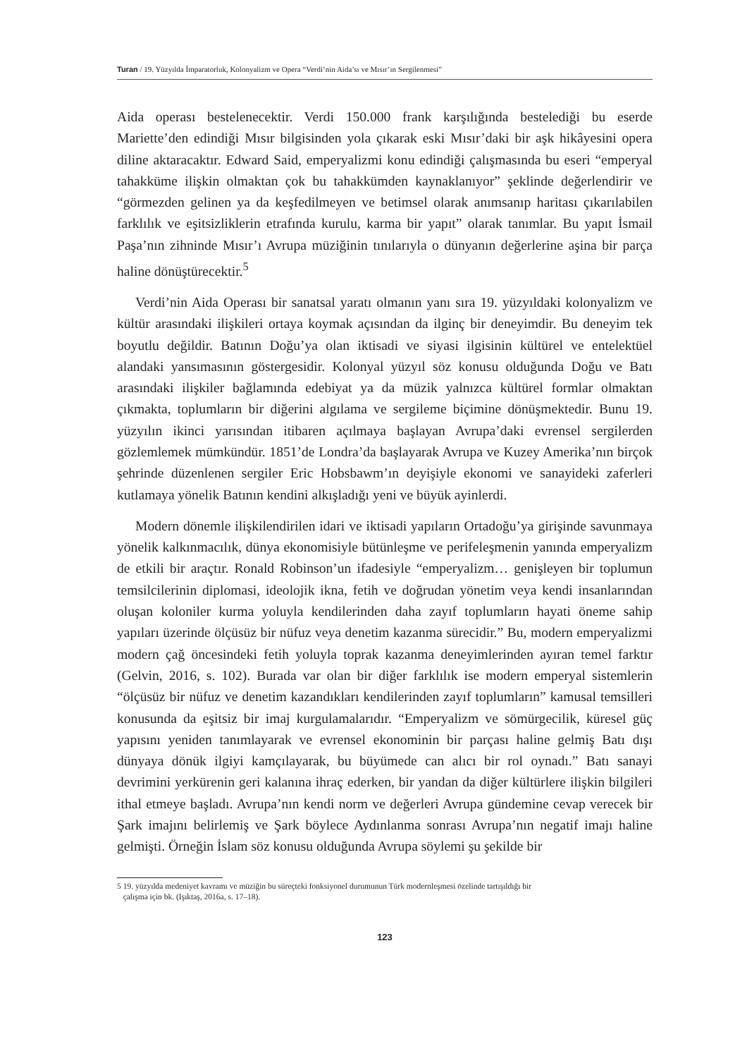Turan / 19. Yüzyılda İmparatorluk, Kolonyalizm ve Opera “Verdi’nin Aida’sı ve Mısır’ın Sergilenmesi”
Aida operası bestelenecektir. Verdi 150.000 frank karşılığında bestelediği bu eserde Mariette’den edindiği Mısır bilgisinden yola çıkarak eski Mısır’daki bir aşk hikâyesini opera diline aktaracaktır. Edward Said, emperyalizmi konu edindiği çalışmasında bu eseri “emperyal tahakküme ilişkin olmaktan çok bu tahakkümden kaynaklanıyor” şeklinde değerlendirir ve “görmezden gelinen ya da keşfedilmeyen ve betimsel olarak anımsanıp haritası çıkarılabilen farklılık ve eşitsizliklerin etrafında kurulu, karma bir yapıt” olarak tanımlar. Bu yapıt İsmail Paşa’nın zihninde Mısır’ı Avrupa müziğinin tınılarıyla o dünyanın değerlerine aşina bir parça haline dönüştürecektir.<sup>5</sup>
Verdi’nin Aida Operası bir sanatsal yaratı olmanın yanı sıra 19. yüzyıldaki kolonyalizm ve kültür arasındaki ilişkileri ortaya koymak açısından da ilginç bir deneyimdir. Bu deneyim tek boyutlu değildir. Batının Doğu’ya olan iktisadi ve siyasi ilgisinin kültürel ve entelektüel alandaki yansımasının göstergesidir. Kolonyal yüzyıl söz konusu olduğunda Doğu ve Batı arasındaki ilişkiler bağlamında edebiyat ya da müzik yalnızca kültürel formlar olmaktan çıkmakta, toplumların bir diğerini algılama ve sergileme biçimine dönüşmektedir. Bunu 19. yüzyılın ikinci yarısından itibaren açılmaya başlayan Avrupa’daki evrensel sergilerden gözlemlemek mümkündür. 1851’de Londra’da başlayarak Avrupa ve Kuzey Amerika’nın birçok şehrinde düzenlenen sergiler Eric Hobsbawm’ın deyişiyle ekonomi ve sanayideki zaferleri kutlamaya yönelik Batının kendini alkışladığı yeni ve büyük ayinlerdi.
Modern dönemle ilişkilendirilen idari ve iktisadi yapıların Ortadoğu’ya girişinde savunmaya yönelik kalkınmacılık, dünya ekonomisiyle bütünleşme ve perifeleşmenin yanında emperyalizm de etkili bir araçtır. Ronald Robinson’un ifadesiyle “emperyalizm… genişleyen bir toplumun temsilcilerinin diplomasi, ideolojik ikna, fetih ve doğrudan yönetim veya kendi insanlarından oluşan koloniler kurma yoluyla kendilerinden daha zayıf toplumların hayati öneme sahip yapıları üzerinde ölçüsüz bir nüfuz veya denetim kazanma sürecidir.” Bu, modern emperyalizmi modern çağ öncesindeki fetih yoluyla toprak kazanma deneyimlerinden ayıran temel farktır (Gelvin, 2016, s. 102). Burada var olan bir diğer farklılık ise modern emperyal sistemlerin “ölçüsüz bir nüfuz ve denetim kazandıkları kendilerinden zayıf toplumların” kamusal temsilleri konusunda da eşitsiz bir imaj kurgulamalarıdır. “Emperyalizm ve sömürgecilik, küresel güç yapısını yeniden tanımlayarak ve evrensel ekonominin bir parçası haline gelmiş Batı dışı dünyaya dönük ilgiyi kamçılayarak, bu büyümede can alıcı bir rol oynadı.” Batı sanayi devrimini yerkürenin geri kalanına ihraç ederken, bir yandan da diğer kültürlere ilişkin bilgileri ithal etmeye başladı. Avrupa’nın kendi norm ve değerleri Avrupa gündemine cevap verecek bir Şark imajını belirlemiş ve Şark böylece Aydınlanma sonrası Avrupa’nın negatif imajı haline gelmişti. Örneğin İslam söz konusu olduğunda Avrupa söylemi şu şekilde bir
5 19. yüzyılda medeniyet kavramı ve müziğin bu süreçteki fonksiyonel durumunun Türk modernleşmesi özelinde tartışıldığı bir
çalışma için bk. (Işıktaş, 2016a, s. 17–18).
123